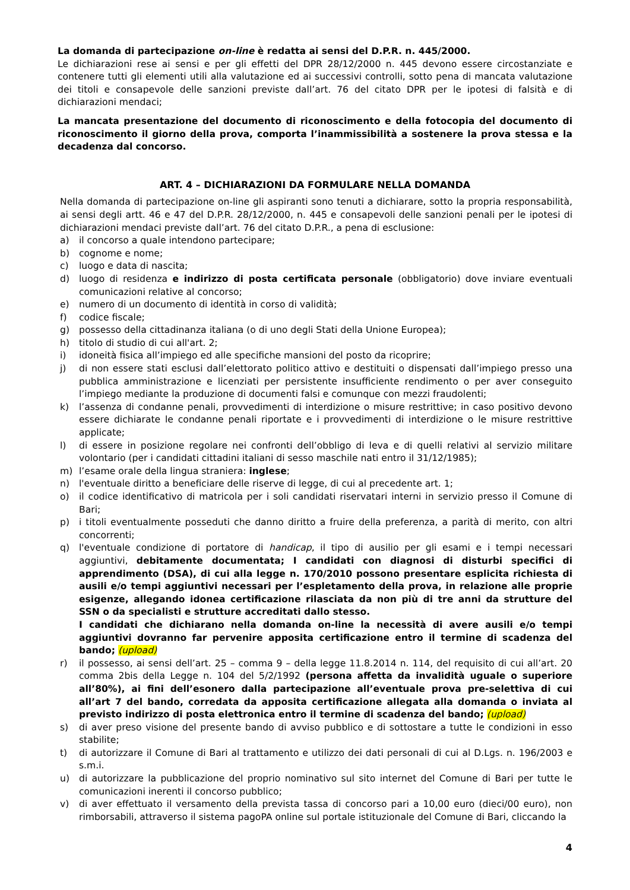La domanda di partecipazione on-line è redatta ai sensi del D.P.R. n. 445/2000.
Le dichiarazioni rese ai sensi e per gli effetti del DPR 28/12/2000 n. 445 devono essere circostanziate e contenere tutti gli elementi utili alla valutazione ed ai successivi controlli, sotto pena di mancata valutazione dei titoli e consapevole delle sanzioni previste dall’art. 76 del citato DPR per le ipotesi di falsità e di dichiarazioni mendaci;
La mancata presentazione del documento di riconoscimento e della fotocopia del documento di riconoscimento il giorno della prova, comporta l’inammissibilità a sostenere la prova stessa e la decadenza dal concorso.
ART. 4 – DICHIARAZIONI DA FORMULARE NELLA DOMANDA
Nella domanda di partecipazione on-line gli aspiranti sono tenuti a dichiarare, sotto la propria responsabilità, ai sensi degli artt. 46 e 47 del D.P.R. 28/12/2000, n. 445 e consapevoli delle sanzioni penali per le ipotesi di dichiarazioni mendaci previste dall’art. 76 del citato D.P.R., a pena di esclusione:
a) il concorso a quale intendono partecipare;
b) cognome e nome;
c) luogo e data di nascita;
d) luogo di residenza e indirizzo di posta certificata personale (obbligatorio) dove inviare eventuali comunicazioni relative al concorso;
e) numero di un documento di identità in corso di validità;
f) codice fiscale;
g) possesso della cittadinanza italiana (o di uno degli Stati della Unione Europea);
h) titolo di studio di cui all'art. 2;
i) idoneità fisica all’impiego ed alle specifiche mansioni del posto da ricoprire;
j) di non essere stati esclusi dall’elettorato politico attivo e destituiti o dispensati dall’impiego presso una pubblica amministrazione e licenziati per persistente insufficiente rendimento o per aver conseguito l’impiego mediante la produzione di documenti falsi e comunque con mezzi fraudolenti;
k) l’assenza di condanne penali, provvedimenti di interdizione o misure restrittive; in caso positivo devono essere dichiarate le condanne penali riportate e i provvedimenti di interdizione o le misure restrittive applicate;
l) di essere in posizione regolare nei confronti dell’obbligo di leva e di quelli relativi al servizio militare volontario (per i candidati cittadini italiani di sesso maschile nati entro il 31/12/1985);
m) l’esame orale della lingua straniera: inglese;
n) l'eventuale diritto a beneficiare delle riserve di legge, di cui al precedente art. 1;
o) il codice identificativo di matricola per i soli candidati riservatari interni in servizio presso il Comune di Bari;
p) i titoli eventualmente posseduti che danno diritto a fruire della preferenza, a parità di merito, con altri concorrenti;
q) l'eventuale condizione di portatore di handicap, il tipo di ausilio per gli esami e i tempi necessari aggiuntivi, debitamente documentata; I candidati con diagnosi di disturbi specifici di apprendimento (DSA), di cui alla legge n. 170/2010 possono presentare esplicita richiesta di ausili e/o tempi aggiuntivi necessari per l’espletamento della prova, in relazione alle proprie esigenze, allegando idonea certificazione rilasciata da non più di tre anni da strutture del SSN o da specialisti e strutture accreditati dallo stesso.
I candidati che dichiarano nella domanda on-line la necessità di avere ausili e/o tempi aggiuntivi dovranno far pervenire apposita certificazione entro il termine di scadenza del bando; (upload)
r) il possesso, ai sensi dell’art. 25 – comma 9 – della legge 11.8.2014 n. 114, del requisito di cui all’art. 20 comma 2bis della Legge n. 104 del 5/2/1992 (persona affetta da invalidità uguale o superiore all’80%), ai fini dell’esonero dalla partecipazione all’eventuale prova pre-selettiva di cui all’art 7 del bando, corredata da apposita certificazione allegata alla domanda o inviata al previsto indirizzo di posta elettronica entro il termine di scadenza del bando; (upload)
s) di aver preso visione del presente bando di avviso pubblico e di sottostare a tutte le condizioni in esso stabilite;
t) di autorizzare il Comune di Bari al trattamento e utilizzo dei dati personali di cui al D.Lgs. n. 196/2003 e s.m.i.
u) di autorizzare la pubblicazione del proprio nominativo sul sito internet del Comune di Bari per tutte le comunicazioni inerenti il concorso pubblico;
v) di aver effettuato il versamento della prevista tassa di concorso pari a 10,00 euro (dieci/00 euro), non rimborsabili, attraverso il sistema pagoPA online sul portale istituzionale del Comune di Bari, cliccando la
4